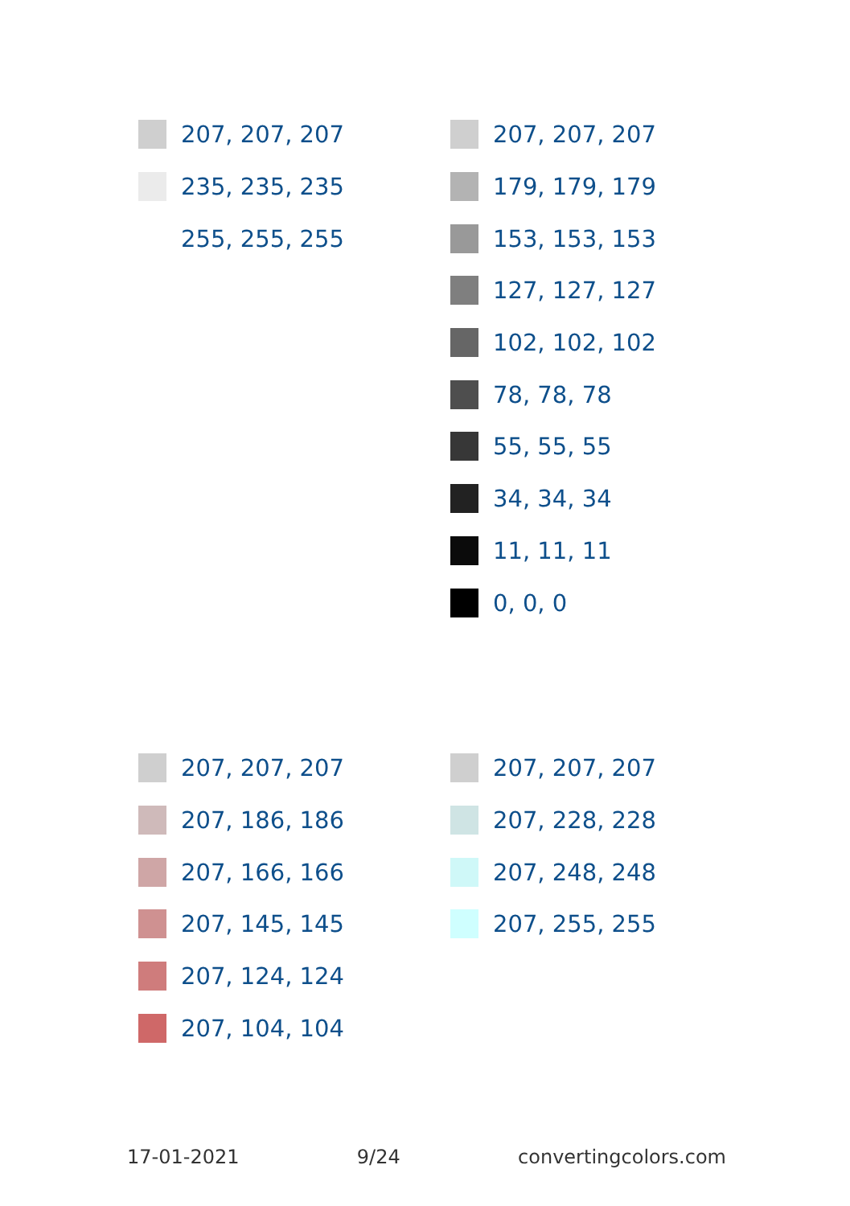207, 207, 207
235, 235, 235
255, 255, 255
207, 207, 207
179, 179, 179
153, 153, 153
127, 127, 127
102, 102, 102
78, 78, 78
55, 55, 55
34, 34, 34
11, 11, 11
0, 0, 0
207, 207, 207
207, 186, 186
207, 166, 166
207, 145, 145
207, 124, 124
207, 104, 104
207, 207, 207
207, 228, 228
207, 248, 248
207, 255, 255
17-01-2021 9/24 convertingcolors.com